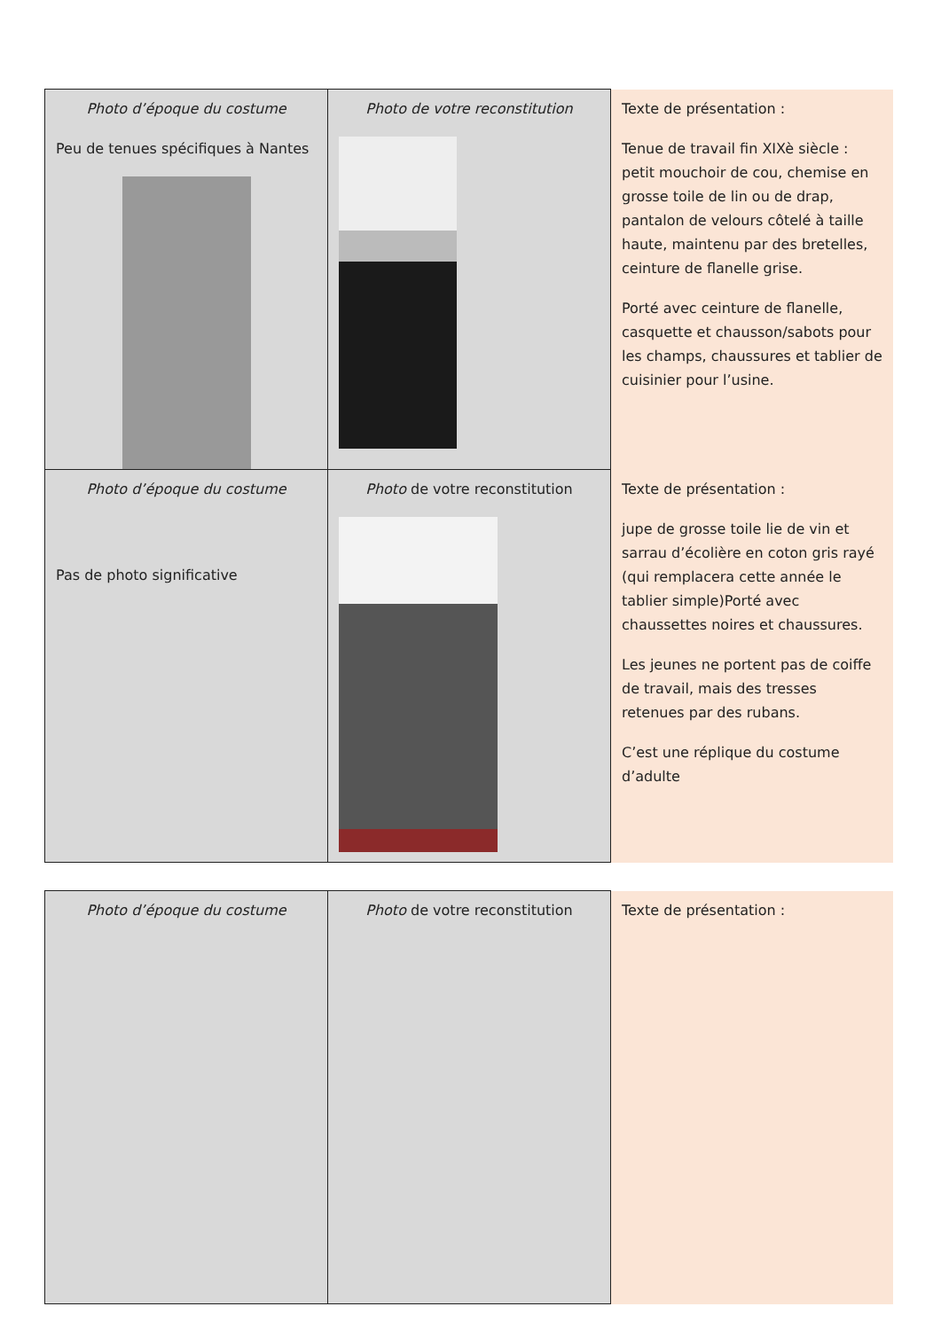| Photo d’époque du costume Peu de tenues spécifiques à Nantes | Photo de votre reconstitution | Texte de présentation : Tenue de travail fin XIXè siècle : petit mouchoir de cou, chemise en grosse toile de lin ou de drap, pantalon de velours côtelé à taille haute, maintenu par des bretelles, ceinture de flanelle grise. Porté avec ceinture de flanelle, casquette et chausson/sabots pour les champs, chaussures et tablier de cuisinier pour l’usine. |
| Photo d’époque du costume Pas de photo significative | Photo de votre reconstitution | Texte de présentation : jupe de grosse toile lie de vin et sarrau d’écolière en coton gris rayé (qui remplacera cette année le tablier simple)Porté avec chaussettes noires et chaussures. Les jeunes ne portent pas de coiffe de travail, mais des tresses retenues par des rubans. C’est une réplique du costume d’adulte |
| Photo d’époque du costume | Photo de votre reconstitution | Texte de présentation : |